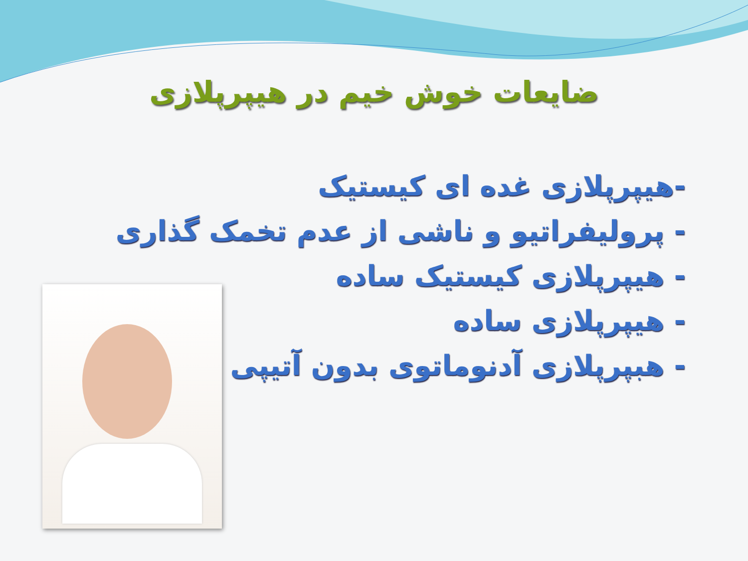ضایعات خوش خیم در هیپرپلازی
-هیپرپلازی غده ای کیستیک
- پرولیفراتیو و ناشی از عدم تخمک گذاری
- هیپرپلازی کیستیک ساده
- هیپرپلازی ساده
- هبپرپلازی آدنوماتوی بدون آتیپی